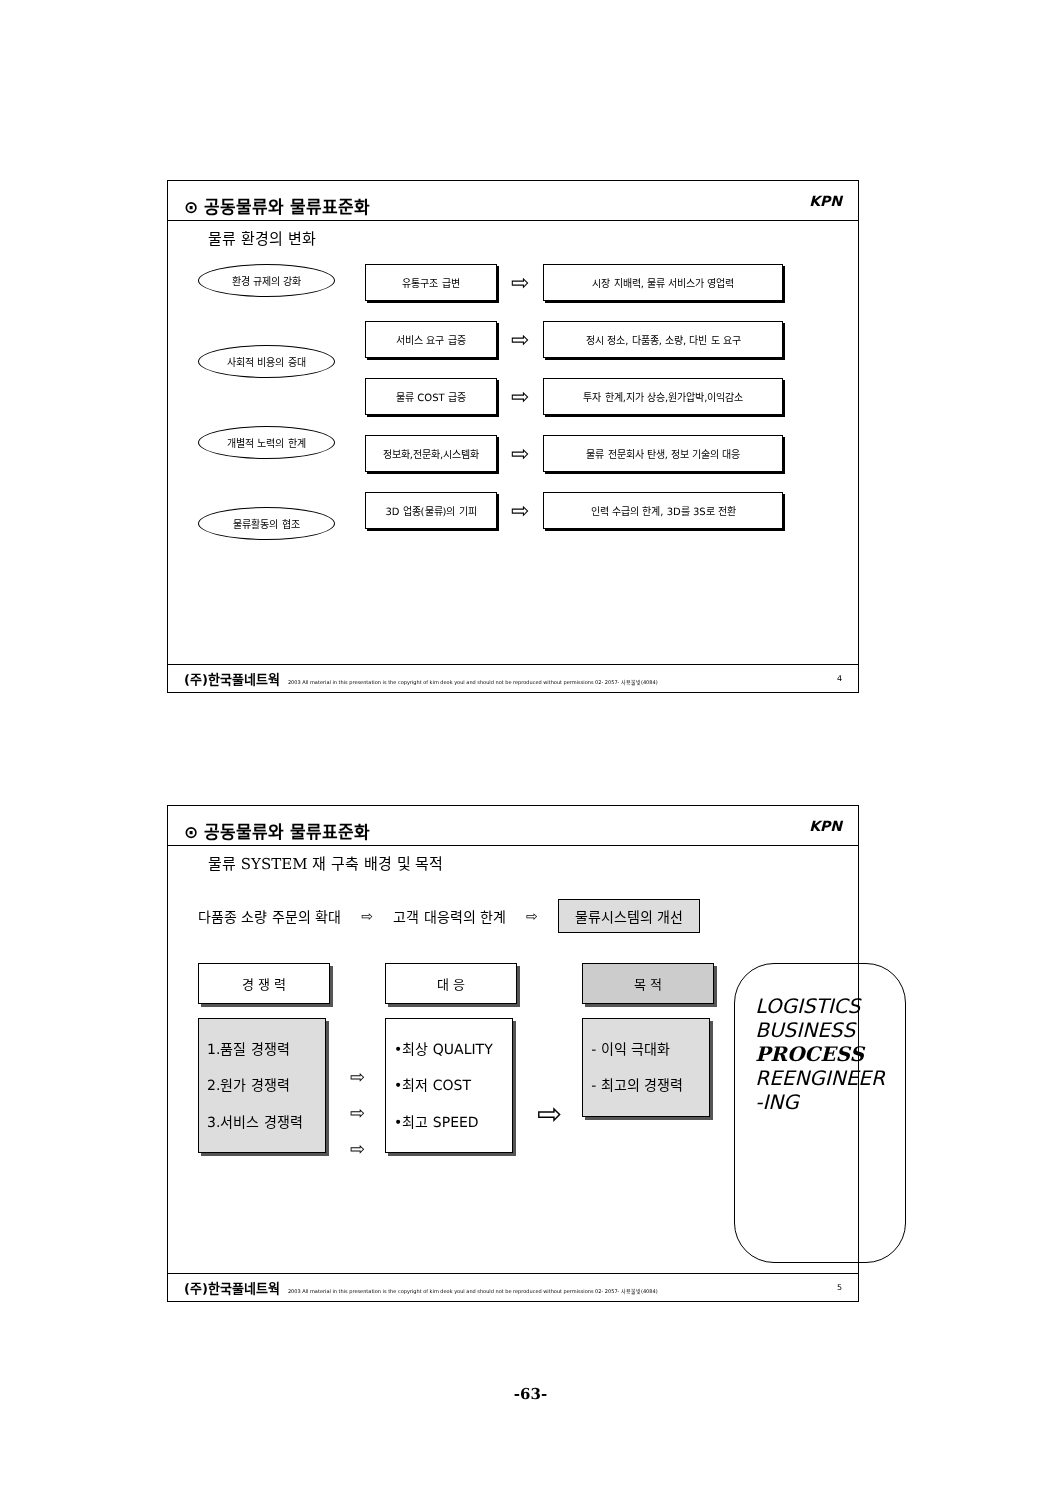⊙ 공동물류와 물류표준화 KPN
물류 환경의 변화
환경 규제의 강화
사회적 비용의 증대
개별적 노력의 한계
물류활동의 협조
유통구조 급변
⇨
시장 지배력, 물류 서비스가 영업력
서비스 요구 급증
⇨
정시 정소, 다품종, 소량, 다빈 도 요구
물류 COST 급증
⇨
투자 한계,지가 상승,원가압박,이익감소
정보화,전문화,시스템화
⇨
물류 전문회사 탄생, 정보 기술의 대응
3D 업종(물류)의 기피
⇨
인력 수급의 한계, 3D를 3S로 전환
(주)한국풀네트웍 2003 All material in this presentation is the copyright of kim deok youl and should not be reproduced without permissions 02- 2057- 사용불빛(4084) 4
⊙ 공동물류와 물류표준화 KPN
물류 SYSTEM 재 구축 배경 및 목적
다품종 소량 주문의 확대 ⇨ 고객 대응력의 한계 ⇨ 물류시스템의 개선
경 쟁 력
1.품질 경쟁력
2.원가 경쟁력
3.서비스 경쟁력
⇨
⇨
⇨
대 응
•최상 QUALITY
•최저 COST
•최고 SPEED
⇨
목 적
- 이익 극대화
- 최고의 경쟁력
LOGISTICS
BUSINESS
PROCESS
REENGINEER
-ING
(주)한국풀네트웍 2003 All material in this presentation is the copyright of kim deok youl and should not be reproduced without permissions 02- 2057- 사용불빛(4084) 5
-63-